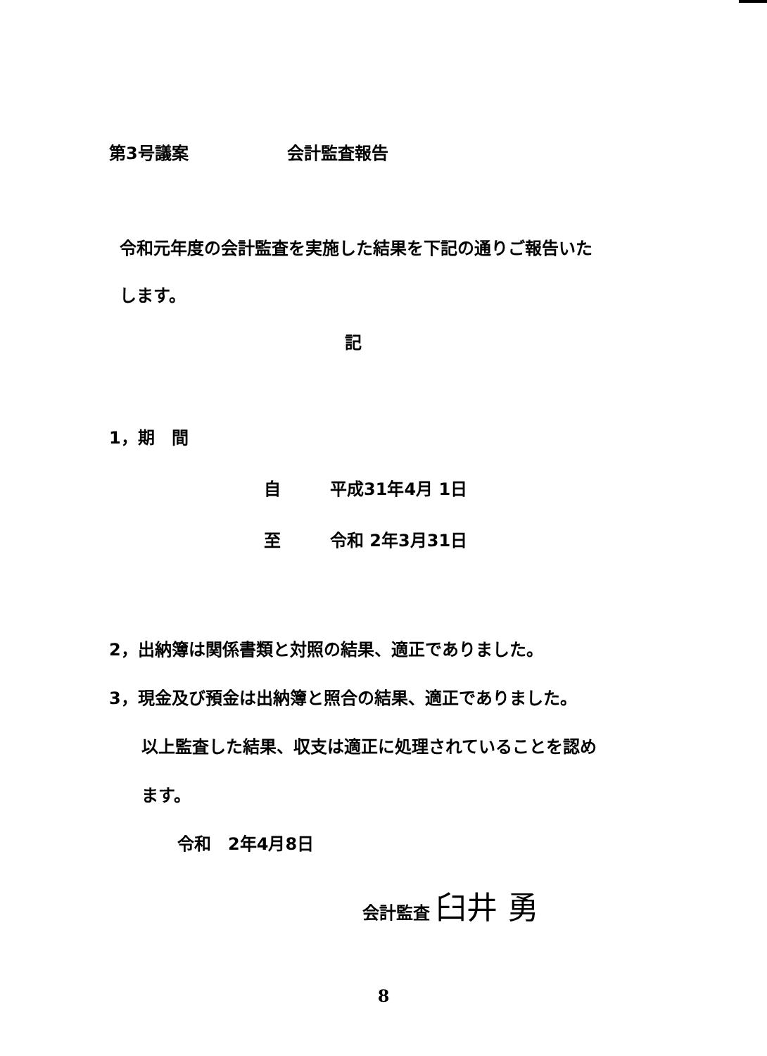第3号議案 会計監査報告
令和元年度の会計監査を実施した結果を下記の通りご報告いた
します。
記
1，期　間
自 平成31年4月 1日
至 令和 2年3月31日
2，出納簿は関係書類と対照の結果、適正でありました。
3，現金及び預金は出納簿と照合の結果、適正でありました。
以上監査した結果、収支は適正に処理されていることを認め
ます。
令和　2年4月8日
会計監査 臼井 勇
8